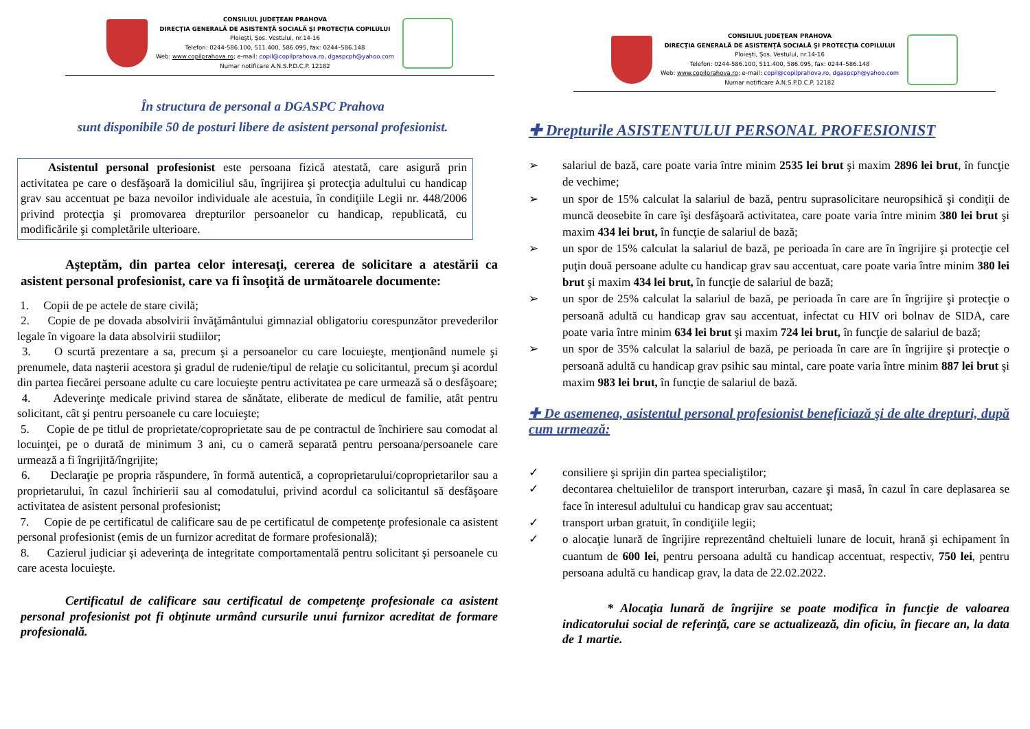CONSILIUL JUDEŢEAN PRAHOVA
DIRECŢIA GENERALĂ DE ASISTENŢĂ SOCIALĂ ŞI PROTECŢIA COPILULUI
Ploieşti, Şos. Vestului, nr.14-16
Telefon: 0244-586.100, 511.400, 586.095, fax: 0244–586.148
Web: www.copilprahova.ro; e-mail: copil@copilprahova.ro, dgaspcph@yahoo.com
Numar notificare A.N.S.P.D.C.P. 12182
În structura de personal a DGASPC Prahova
sunt disponibile 50 de posturi libere de asistent personal profesionist.
Asistentul personal profesionist este persoana fizică atestată, care asigură prin activitatea pe care o desfăşoară la domiciliul său, îngrijirea şi protecţia adultului cu handicap grav sau accentuat pe baza nevoilor individuale ale acestuia, în condiţiile Legii nr. 448/2006 privind protecţia şi promovarea drepturilor persoanelor cu handicap, republicată, cu modificările şi completările ulterioare.
Aşteptăm, din partea celor interesaţi, cererea de solicitare a atestării ca asistent personal profesionist, care va fi însoţită de următoarele documente:
1. Copii de pe actele de stare civilă;
2. Copie de pe dovada absolvirii învăţământului gimnazial obligatoriu corespunzător prevederilor legale în vigoare la data absolvirii studiilor;
3. O scurtă prezentare a sa, precum şi a persoanelor cu care locuieşte, menţionând numele şi prenumele, data naşterii acestora şi gradul de rudenie/tipul de relaţie cu solicitantul, precum şi acordul din partea fiecărei persoane adulte cu care locuieşte pentru activitatea pe care urmează să o desfăşoare;
4. Adeverinţe medicale privind starea de sănătate, eliberate de medicul de familie, atât pentru solicitant, cât şi pentru persoanele cu care locuieşte;
5. Copie de pe titlul de proprietate/coproprietate sau de pe contractul de închiriere sau comodat al locuinţei, pe o durată de minimum 3 ani, cu o cameră separată pentru persoana/persoanele care urmează a fi îngrijită/îngrijite;
6. Declaraţie pe propria răspundere, în formă autentică, a coproprietarului/coproprietarilor sau a proprietarului, în cazul închirierii sau al comodatului, privind acordul ca solicitantul să desfăşoare activitatea de asistent personal profesionist;
7. Copie de pe certificatul de calificare sau de pe certificatul de competenţe profesionale ca asistent personal profesionist (emis de un furnizor acreditat de formare profesională);
8. Cazierul judiciar şi adeverinţa de integritate comportamentală pentru solicitant şi persoanele cu care acesta locuieşte.
Certificatul de calificare sau certificatul de competenţe profesionale ca asistent personal profesionist pot fi obţinute urmând cursurile unui furnizor acreditat de formare profesională.
CONSILIUL JUDEŢEAN PRAHOVA
DIRECŢIA GENERALĂ DE ASISTENŢĂ SOCIALĂ ŞI PROTECŢIA COPILULUI
Ploieşti, Şos. Vestului, nr.14-16
Telefon: 0244-586.100, 511.400, 586.095, fax: 0244–586.148
Web: www.copilprahova.ro; e-mail: copil@copilprahova.ro, dgaspcph@yahoo.com
Numar notificare A.N.S.P.D.C.P. 12182
✚ Drepturile ASISTENTULUI PERSONAL PROFESIONIST
➢ salariul de bază, care poate varia între minim 2535 lei brut şi maxim 2896 lei brut, în funcţie de vechime;
➢ un spor de 15% calculat la salariul de bază, pentru suprasolicitare neuropsihică şi condiţii de muncă deosebite în care îşi desfăşoară activitatea, care poate varia între minim 380 lei brut şi maxim 434 lei brut, în funcţie de salariul de bază;
➢ un spor de 15% calculat la salariul de bază, pe perioada în care are în îngrijire şi protecţie cel puţin două persoane adulte cu handicap grav sau accentuat, care poate varia între minim 380 lei brut şi maxim 434 lei brut, în funcţie de salariul de bază;
➢ un spor de 25% calculat la salariul de bază, pe perioada în care are în îngrijire şi protecţie o persoană adultă cu handicap grav sau accentuat, infectat cu HIV ori bolnav de SIDA, care poate varia între minim 634 lei brut şi maxim 724 lei brut, în funcţie de salariul de bază;
➢ un spor de 35% calculat la salariul de bază, pe perioada în care are în îngrijire şi protecţie o persoană adultă cu handicap grav psihic sau mintal, care poate varia între minim 887 lei brut şi maxim 983 lei brut, în funcţie de salariul de bază.
✚ De asemenea, asistentul personal profesionist beneficiază şi de alte drepturi, după cum urmează:
✓ consiliere şi sprijin din partea specialiştilor;
✓ decontarea cheltuielilor de transport interurban, cazare şi masă, în cazul în care deplasarea se face în interesul adultului cu handicap grav sau accentuat;
✓ transport urban gratuit, în condiţiile legii;
✓ o alocaţie lunară de îngrijire reprezentând cheltuieli lunare de locuit, hrană şi echipament în cuantum de 600 lei, pentru persoana adultă cu handicap accentuat, respectiv, 750 lei, pentru persoana adultă cu handicap grav, la data de 22.02.2022.
* Alocaţia lunară de îngrijire se poate modifica în funcţie de valoarea indicatorului social de referinţă, care se actualizează, din oficiu, în fiecare an, la data de 1 martie.